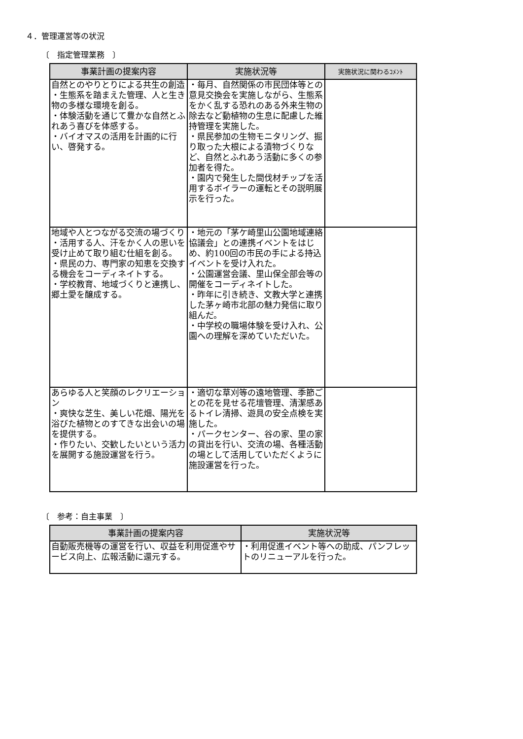４．管理運営等の状況
〔　指定管理業務　〕
| 事業計画の提案内容 | 実施状況等 | 実施状況に関わるｺﾒﾝﾄ |
| --- | --- | --- |
| 自然とのやりとりによる共生の創造 ・生態系を踏まえた管理、人と生き物の多様な環境を創る。 ・体験活動を通じて豊かな自然とふれあう喜びを体感する。 ・バイオマスの活用を計画的に行い、啓発する。 | ・毎月、自然関係の市民団体等との意見交換会を実施しながら、生態系をかく乱する恐れのある外来生物の除去など動植物の生息に配慮した維持管理を実施した。 ・県民参加の生物モニタリング、掘り取った大根による漬物づくりなど、自然とふれあう活動に多くの参加者を得た。 ・園内で発生した間伐材チップを活用するボイラーの運転とその説明展示を行った。 | |
| 地域や人とつながる交流の場づくり ・活用する人、汗をかく人の思いを受け止めて取り組む仕組を創る。 ・県民の力、専門家の知恵を交換する機会をコーディネイトする。 ・学校教育、地域づくりと連携し、郷土愛を醸成する。 | ・地元の「茅ケ崎里山公園地域連絡協議会」との連携イベントをはじめ、約100回の市民の手による持込イベントを受け入れた。 ・公園運営会議、里山保全部会等の開催をコーディネイトした。 ・昨年に引き続き、文教大学と連携した茅ヶ崎市北部の魅力発信に取り組んだ。 ・中学校の職場体験を受け入れ、公園への理解を深めていただいた。 | |
| あらゆる人と笑顔のレクリエーション ・爽快な芝生、美しい花畑、陽光を浴びた植物とのすてきな出会いの場を提供する。 ・作りたい、交歓したいという活力を展開する施設運営を行う。 | ・適切な草刈等の遠地管理、季節ごとの花を見せる花壇管理、清潔感あるトイレ清掃、遊具の安全点検を実施した。 ・パークセンター、谷の家、里の家の貸出を行い、交流の場、各種活動の場として活用していただくように施設運営を行った。 | |
〔　参考：自主事業　〕
| 事業計画の提案内容 | 実施状況等 |
| --- | --- |
| 自動販売機等の運営を行い、収益を利用促進やサービス向上、広報活動に還元する。 | ・利用促進イベント等への助成、パンフレットのリニューアルを行った。 |